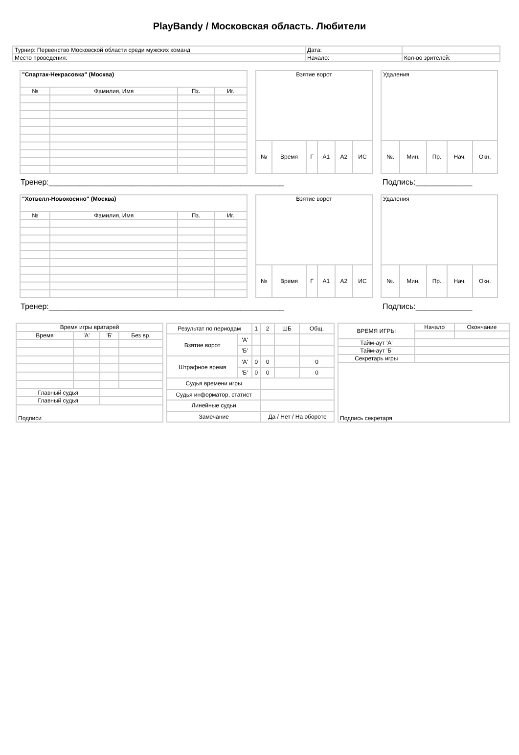PlayBandy / Московская область. Любители
| Турнир: Первенство Московской области среди мужских команд | Дата: | |
| Место проведения: | Начало: | Кол-во зрителей: |
| "Спартак-Некрасовка" (Москва) | | | |
| № | Фамилия, Имя | Пз. | Иг. |
| Взятие ворот | | | | | |
| № | Время | Г | А1 | А2 | ИС |
| Удаления | | | | |
| №. | Мин. | Пр. | Нач. | Окн. |
Тренер:______________________________________________________ Подпись:_____________
| "Хотвелл-Новокосино" (Москва) | | | |
| № | Фамилия, Имя | Пз. | Иг. |
| Взятие ворот | | | | | |
| № | Время | Г | А1 | А2 | ИС |
| Удаления | | | | |
| №. | Мин. | Пр. | Нач. | Окн. |
Тренер:______________________________________________________ Подпись:_____________
| Время игры вратарей | | | |
| Время | 'А' | 'Б' | Без вр. |
| Главный судья | | | |
| Главный судья | | | |
| Подписи | | | |
| Результат по периодам | | 1 | 2 | ШБ | Общ. |
| Взятие ворот | 'А' | | | | |
| | 'Б' | | | | |
| Штрафное время | 'А' | 0 | 0 | | 0 |
| | 'Б' | 0 | 0 | | 0 |
| Судья времени игры | | | | | |
| Судья информатор, статист | | | | | |
| Линейные судьи | | | | | |
| Замечание | | | Да / Нет / На обороте | | |
| ВРЕМЯ ИГРЫ | Начало | Окончание |
| Тайм-аут 'А' | | |
| Тайм-аут 'Б' | | |
| Секретарь игры | | |
| Подпись секретаря | | |